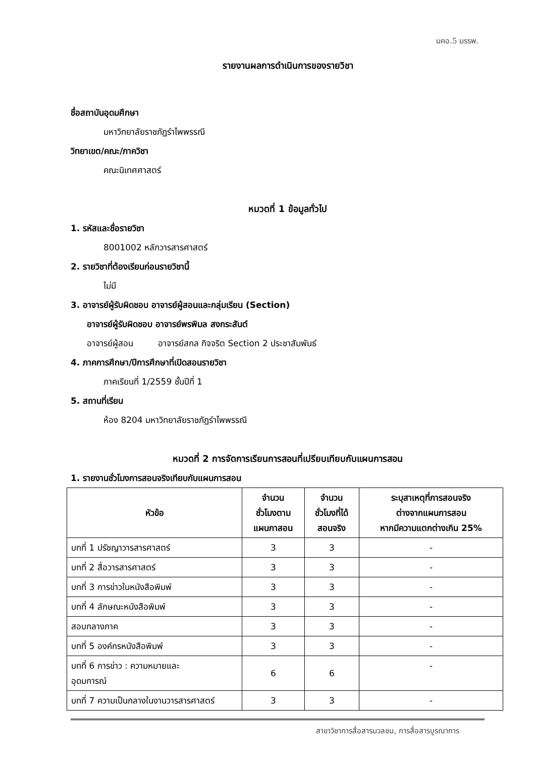มคอ.5 มรรพ.
รายงานผลการดำเนินการของรายวิชา
ชื่อสถาบันอุดมศึกษา
มหาวิทยาลัยราชภัฏรำไพพรรณี
วิทยาเขต/คณะ/ภาควิชา
คณะนิเทศศาสตร์
หมวดที่ 1 ข้อมูลทั่วไป
1. รหัสและชื่อรายวิชา
8001002 หลักวารสารศาสตร์
2. รายวิชาที่ต้องเรียนก่อนรายวิชานี้
ไม่มี
3. อาจารย์ผู้รับผิดชอบ อาจารย์ผู้สอนและกลุ่มเรียน (Section)
อาจารย์ผู้รับผิดชอบ อาจารย์พรพิมล สงกระสันต์
อาจารย์ผู้สอน อาจารย์สกล กิจจริต Section 2 ประชาสัมพันธ์
4. ภาคการศึกษา/ปีการศึกษาที่เปิดสอนรายวิชา
ภาคเรียนที่ 1/2559 ชั้นปีที่ 1
5. สถานที่เรียน
ห้อง 8204 มหาวิทยาลัยราชภัฏรำไพพรรณี
หมวดที่ 2 การจัดการเรียนการสอนที่เปรียบเทียบกับแผนการสอน
1. รายงานชั่วโมงการสอนจริงเทียบกับแผนการสอน
| หัวข้อ | จำนวน ชั่วโมงตาม แผนกาสอน | จำนวน ชั่วโมงที่ได้ สอนจริง | ระบุสาเหตุที่การสอนจริง ต่างจากแผนการสอน หากมีความแตกต่างเกิน 25% |
| --- | --- | --- | --- |
| บทที่ 1 ปรัชญาวารสารศาสตร์ | 3 | 3 | - |
| บทที่ 2 สื่อวารสารศาสตร์ | 3 | 3 | - |
| บทที่ 3 การข่าวในหนังสือพิมพ์ | 3 | 3 | - |
| บทที่ 4 ลักษณะหนังสือพิมพ์ | 3 | 3 | - |
| สอบกลางภาค | 3 | 3 | - |
| บทที่ 5 องค์กรหนังสือพิมพ์ | 3 | 3 | - |
| บทที่ 6 การข่าว : ความหมายและ อุดมการณ์ | 6 | 6 | - |
| บทที่ 7 ความเป็นกลางในงานวารสารศาสตร์ | 3 | 3 | - |
สาขาวิชาการสื่อสารมวลชน, การสื่อสารบูรณาการ